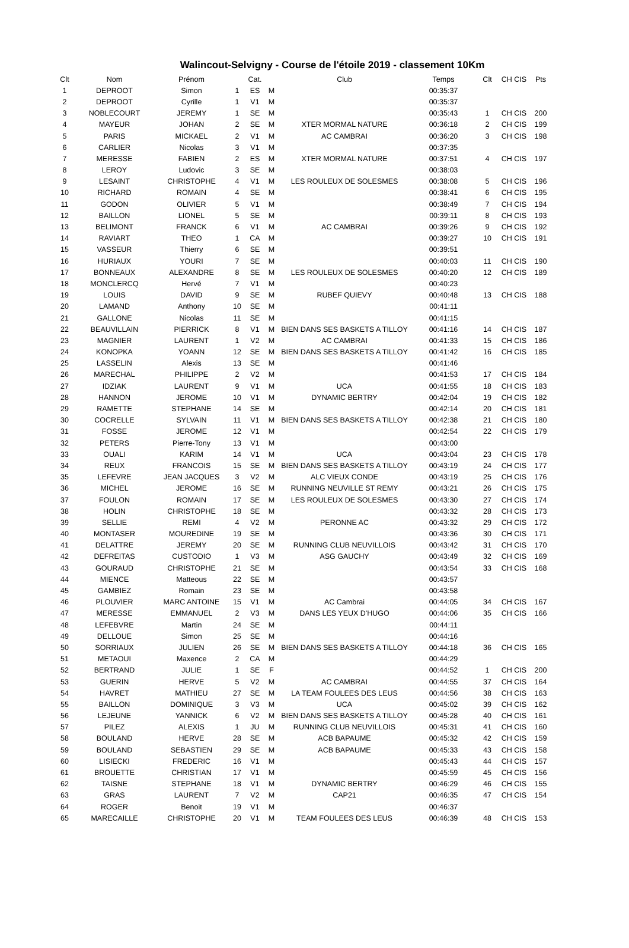Walincout-Selvigny - Course de l'étoile 2019 - classement 10Km
| Clt | Nom | Prénom | | Cat. | | Club | Temps | Clt | CH CIS | Pts |
| --- | --- | --- | --- | --- | --- | --- | --- | --- | --- | --- |
| 1 | DEPROOT | Simon | 1 | ES | M | | 00:35:37 | | | |
| 2 | DEPROOT | Cyrille | 1 | V1 | M | | 00:35:37 | | | |
| 3 | NOBLECOURT | JEREMY | 1 | SE | M | | 00:35:43 | 1 | CH CIS | 200 |
| 4 | MAYEUR | JOHAN | 2 | SE | M | XTER MORMAL NATURE | 00:36:18 | 2 | CH CIS | 199 |
| 5 | PARIS | MICKAEL | 2 | V1 | M | AC CAMBRAI | 00:36:20 | 3 | CH CIS | 198 |
| 6 | CARLIER | Nicolas | 3 | V1 | M | | 00:37:35 | | | |
| 7 | MERESSE | FABIEN | 2 | ES | M | XTER MORMAL NATURE | 00:37:51 | 4 | CH CIS | 197 |
| 8 | LEROY | Ludovic | 3 | SE | M | | 00:38:03 | | | |
| 9 | LESAINT | CHRISTOPHE | 4 | V1 | M | LES ROULEUX DE SOLESMES | 00:38:08 | 5 | CH CIS | 196 |
| 10 | RICHARD | ROMAIN | 4 | SE | M | | 00:38:41 | 6 | CH CIS | 195 |
| 11 | GODON | OLIVIER | 5 | V1 | M | | 00:38:49 | 7 | CH CIS | 194 |
| 12 | BAILLON | LIONEL | 5 | SE | M | | 00:39:11 | 8 | CH CIS | 193 |
| 13 | BELIMONT | FRANCK | 6 | V1 | M | AC CAMBRAI | 00:39:26 | 9 | CH CIS | 192 |
| 14 | RAVIART | THEO | 1 | CA | M | | 00:39:27 | 10 | CH CIS | 191 |
| 15 | VASSEUR | Thierry | 6 | SE | M | | 00:39:51 | | | |
| 16 | HURIAUX | YOURI | 7 | SE | M | | 00:40:03 | 11 | CH CIS | 190 |
| 17 | BONNEAUX | ALEXANDRE | 8 | SE | M | LES ROULEUX DE SOLESMES | 00:40:20 | 12 | CH CIS | 189 |
| 18 | MONCLERCQ | Hervé | 7 | V1 | M | | 00:40:23 | | | |
| 19 | LOUIS | DAVID | 9 | SE | M | RUBEF QUIEVY | 00:40:48 | 13 | CH CIS | 188 |
| 20 | LAMAND | Anthony | 10 | SE | M | | 00:41:11 | | | |
| 21 | GALLONE | Nicolas | 11 | SE | M | | 00:41:15 | | | |
| 22 | BEAUVILLAIN | PIERRICK | 8 | V1 | M | BIEN DANS SES BASKETS A TILLOY | 00:41:16 | 14 | CH CIS | 187 |
| 23 | MAGNIER | LAURENT | 1 | V2 | M | AC CAMBRAI | 00:41:33 | 15 | CH CIS | 186 |
| 24 | KONOPKA | YOANN | 12 | SE | M | BIEN DANS SES BASKETS A TILLOY | 00:41:42 | 16 | CH CIS | 185 |
| 25 | LASSELIN | Alexis | 13 | SE | M | | 00:41:46 | | | |
| 26 | MARECHAL | PHILIPPE | 2 | V2 | M | | 00:41:53 | 17 | CH CIS | 184 |
| 27 | IDZIAK | LAURENT | 9 | V1 | M | UCA | 00:41:55 | 18 | CH CIS | 183 |
| 28 | HANNON | JEROME | 10 | V1 | M | DYNAMIC BERTRY | 00:42:04 | 19 | CH CIS | 182 |
| 29 | RAMETTE | STEPHANE | 14 | SE | M | | 00:42:14 | 20 | CH CIS | 181 |
| 30 | COCRELLE | SYLVAIN | 11 | V1 | M | BIEN DANS SES BASKETS A TILLOY | 00:42:38 | 21 | CH CIS | 180 |
| 31 | FOSSE | JEROME | 12 | V1 | M | | 00:42:54 | 22 | CH CIS | 179 |
| 32 | PETERS | Pierre-Tony | 13 | V1 | M | | 00:43:00 | | | |
| 33 | OUALI | KARIM | 14 | V1 | M | UCA | 00:43:04 | 23 | CH CIS | 178 |
| 34 | REUX | FRANCOIS | 15 | SE | M | BIEN DANS SES BASKETS A TILLOY | 00:43:19 | 24 | CH CIS | 177 |
| 35 | LEFEVRE | JEAN JACQUES | 3 | V2 | M | ALC VIEUX CONDE | 00:43:19 | 25 | CH CIS | 176 |
| 36 | MICHEL | JEROME | 16 | SE | M | RUNNING NEUVILLE ST REMY | 00:43:21 | 26 | CH CIS | 175 |
| 37 | FOULON | ROMAIN | 17 | SE | M | LES ROULEUX DE SOLESMES | 00:43:30 | 27 | CH CIS | 174 |
| 38 | HOLIN | CHRISTOPHE | 18 | SE | M | | 00:43:32 | 28 | CH CIS | 173 |
| 39 | SELLIE | REMI | 4 | V2 | M | PERONNE AC | 00:43:32 | 29 | CH CIS | 172 |
| 40 | MONTASER | MOUREDINE | 19 | SE | M | | 00:43:36 | 30 | CH CIS | 171 |
| 41 | DELATTRE | JEREMY | 20 | SE | M | RUNNING CLUB NEUVILLOIS | 00:43:42 | 31 | CH CIS | 170 |
| 42 | DEFREITAS | CUSTODIO | 1 | V3 | M | ASG GAUCHY | 00:43:49 | 32 | CH CIS | 169 |
| 43 | GOURAUD | CHRISTOPHE | 21 | SE | M | | 00:43:54 | 33 | CH CIS | 168 |
| 44 | MIENCE | Matteous | 22 | SE | M | | 00:43:57 | | | |
| 45 | GAMBIEZ | Romain | 23 | SE | M | | 00:43:58 | | | |
| 46 | PLOUVIER | MARC ANTOINE | 15 | V1 | M | AC Cambrai | 00:44:05 | 34 | CH CIS | 167 |
| 47 | MERESSE | EMMANUEL | 2 | V3 | M | DANS LES YEUX D'HUGO | 00:44:06 | 35 | CH CIS | 166 |
| 48 | LEFEBVRE | Martin | 24 | SE | M | | 00:44:11 | | | |
| 49 | DELLOUE | Simon | 25 | SE | M | | 00:44:16 | | | |
| 50 | SORRIAUX | JULIEN | 26 | SE | M | BIEN DANS SES BASKETS A TILLOY | 00:44:18 | 36 | CH CIS | 165 |
| 51 | METAOUI | Maxence | 2 | CA | M | | 00:44:29 | | | |
| 52 | BERTRAND | JULIE | 1 | SE | F | | 00:44:52 | 1 | CH CIS | 200 |
| 53 | GUERIN | HERVE | 5 | V2 | M | AC CAMBRAI | 00:44:55 | 37 | CH CIS | 164 |
| 54 | HAVRET | MATHIEU | 27 | SE | M | LA TEAM FOULEES DES LEUS | 00:44:56 | 38 | CH CIS | 163 |
| 55 | BAILLON | DOMINIQUE | 3 | V3 | M | UCA | 00:45:02 | 39 | CH CIS | 162 |
| 56 | LEJEUNE | YANNICK | 6 | V2 | M | BIEN DANS SES BASKETS A TILLOY | 00:45:28 | 40 | CH CIS | 161 |
| 57 | PILEZ | ALEXIS | 1 | JU | M | RUNNING CLUB NEUVILLOIS | 00:45:31 | 41 | CH CIS | 160 |
| 58 | BOULAND | HERVE | 28 | SE | M | ACB BAPAUME | 00:45:32 | 42 | CH CIS | 159 |
| 59 | BOULAND | SEBASTIEN | 29 | SE | M | ACB BAPAUME | 00:45:33 | 43 | CH CIS | 158 |
| 60 | LISIECKI | FREDERIC | 16 | V1 | M | | 00:45:43 | 44 | CH CIS | 157 |
| 61 | BROUETTE | CHRISTIAN | 17 | V1 | M | | 00:45:59 | 45 | CH CIS | 156 |
| 62 | TAISNE | STEPHANE | 18 | V1 | M | DYNAMIC BERTRY | 00:46:29 | 46 | CH CIS | 155 |
| 63 | GRAS | LAURENT | 7 | V2 | M | CAP21 | 00:46:35 | 47 | CH CIS | 154 |
| 64 | ROGER | Benoit | 19 | V1 | M | | 00:46:37 | | | |
| 65 | MARECAILLE | CHRISTOPHE | 20 | V1 | M | TEAM FOULEES DES LEUS | 00:46:39 | 48 | CH CIS | 153 |